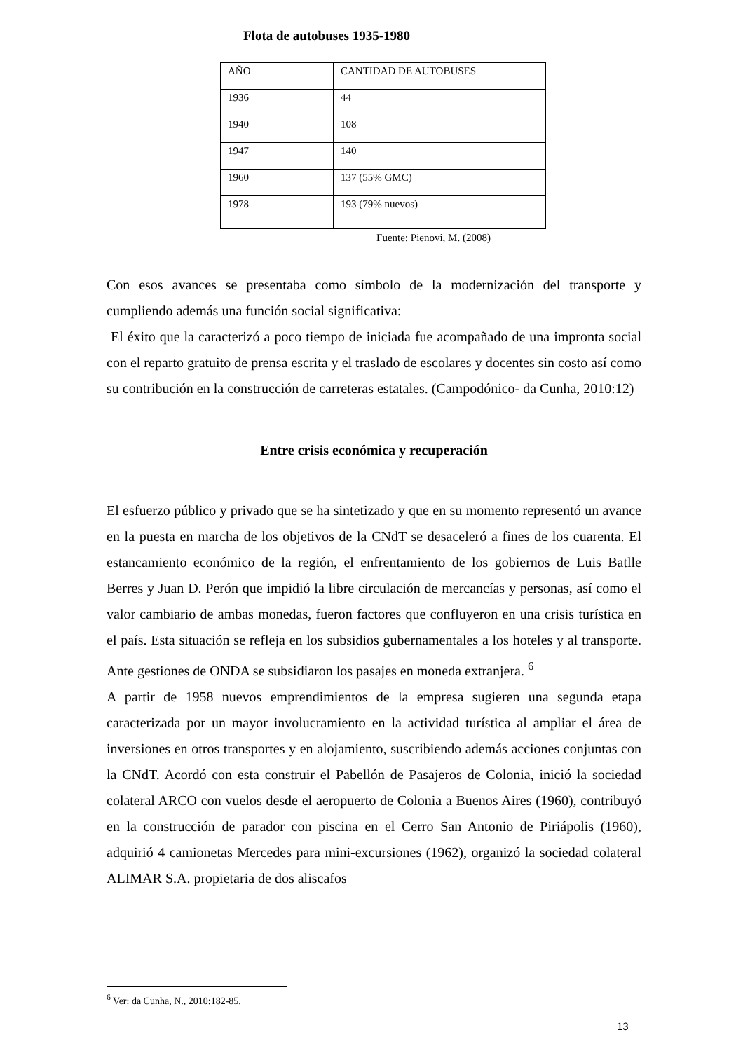Flota de autobuses 1935-1980
| AÑO | CANTIDAD DE AUTOBUSES |
| 1936 | 44 |
| 1940 | 108 |
| 1947 | 140 |
| 1960 | 137 (55% GMC) |
| 1978 | 193 (79% nuevos) |
Fuente: Pienovi, M. (2008)
Con esos avances se presentaba como símbolo de la modernización del transporte y cumpliendo además una función social significativa:
El éxito que la caracterizó a poco tiempo de iniciada fue acompañado de una impronta social con el reparto gratuito de prensa escrita y el traslado de escolares y docentes sin costo así como su contribución en la construcción de carreteras estatales. (Campodónico- da Cunha, 2010:12)
Entre crisis económica y recuperación
El esfuerzo público y privado que se ha sintetizado y que en su momento representó un avance en la puesta en marcha de los objetivos de la CNdT se desaceleró a fines de los cuarenta. El estancamiento económico de la región, el enfrentamiento de los gobiernos de Luis Batlle Berres y Juan D. Perón que impidió la libre circulación de mercancías y personas, así como el valor cambiario de ambas monedas, fueron factores que confluyeron en una crisis turística en el país. Esta situación se refleja en los subsidios gubernamentales a los hoteles y al transporte. Ante gestiones de ONDA se subsidiaron los pasajes en moneda extranjera. <sup>6</sup>
A partir de 1958 nuevos emprendimientos de la empresa sugieren una segunda etapa caracterizada por un mayor involucramiento en la actividad turística al ampliar el área de inversiones en otros transportes y en alojamiento, suscribiendo además acciones conjuntas con la CNdT. Acordó con esta construir el Pabellón de Pasajeros de Colonia, inició la sociedad colateral ARCO con vuelos desde el aeropuerto de Colonia a Buenos Aires (1960), contribuyó en la construcción de parador con piscina en el Cerro San Antonio de Piriápolis (1960), adquirió 4 camionetas Mercedes para mini-excursiones (1962), organizó la sociedad colateral ALIMAR S.A. propietaria de dos aliscafos
<sup>6</sup> Ver: da Cunha, N., 2010:182-85.
13